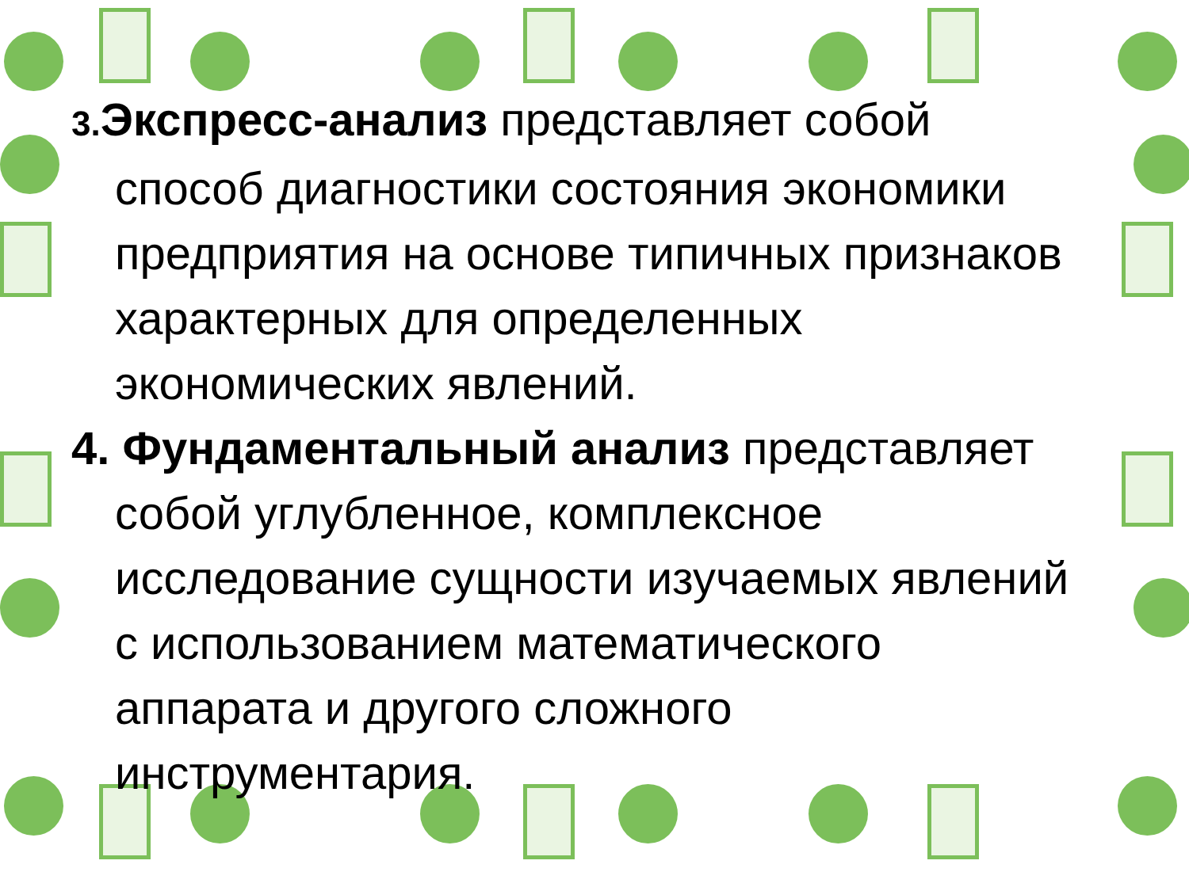3. Экспресс-анализ представляет собой способ диагностики состояния экономики предприятия на основе типичных признаков характерных для определенных экономических явлений.
4. Фундаментальный анализ представляет собой углубленное, комплексное исследование сущности изучаемых явлений с использованием математического аппарата и другого сложного инструментария.